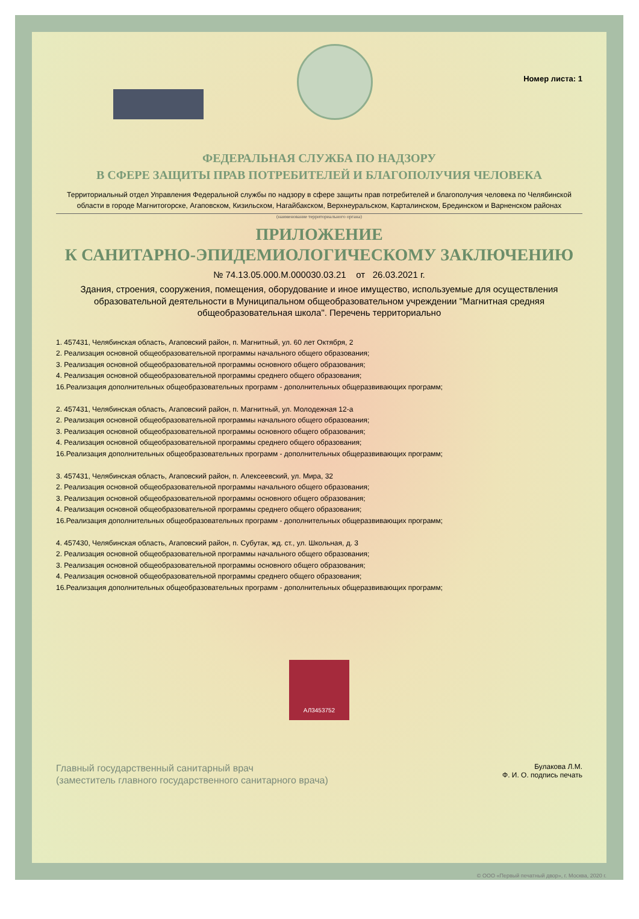Номер листа: 1
ФЕДЕРАЛЬНАЯ СЛУЖБА ПО НАДЗОРУ
В СФЕРЕ ЗАЩИТЫ ПРАВ ПОТРЕБИТЕЛЕЙ И БЛАГОПОЛУЧИЯ ЧЕЛОВЕКА
Территориальный отдел Управления Федеральной службы по надзору в сфере защиты прав потребителей и благополучия человека по Челябинской области в городе Магнитогорске, Агаповском, Кизильском, Нагайбакском, Верхнеуральском, Карталинском, Брединском и Варненском районах
(наименование территориального органа)
ПРИЛОЖЕНИЕ
К САНИТАРНО-ЭПИДЕМИОЛОГИЧЕСКОМУ ЗАКЛЮЧЕНИЮ
№ 74.13.05.000.М.000030.03.21 от 26.03.2021 г.
Здания, строения, сооружения, помещения, оборудование и иное имущество, используемые для осуществления образовательной деятельности в Муниципальном общеобразовательном учреждении "Магнитная средняя общеобразовательная школа". Перечень территориально
1. 457431, Челябинская область, Агаповский район, п. Магнитный, ул. 60 лет Октября, 2
2. Реализация основной общеобразовательной программы начального общего образования;
3. Реализация основной общеобразовательной программы основного общего образования;
4. Реализация основной общеобразовательной программы среднего общего образования;
16.Реализация дополнительных общеобразовательных программ - дополнительных общеразвивающих программ;
2. 457431, Челябинская область, Агаповский район, п. Магнитный, ул. Молодежная 12-а
2. Реализация основной общеобразовательной программы начального общего образования;
3. Реализация основной общеобразовательной программы основного общего образования;
4. Реализация основной общеобразовательной программы среднего общего образования;
16.Реализация дополнительных общеобразовательных программ - дополнительных общеразвивающих программ;
3. 457431, Челябинская область, Агаповский район, п. Алексеевский, ул. Мира, 32
2. Реализация основной общеобразовательной программы начального общего образования;
3. Реализация основной общеобразовательной программы основного общего образования;
4. Реализация основной общеобразовательной программы среднего общего образования;
16.Реализация дополнительных общеобразовательных программ - дополнительных общеразвивающих программ;
4. 457430, Челябинская область, Агаповский район, п. Субутак, жд. ст., ул. Школьная, д. 3
2. Реализация основной общеобразовательной программы начального общего образования;
3. Реализация основной общеобразовательной программы основного общего образования;
4. Реализация основной общеобразовательной программы среднего общего образования;
16.Реализация дополнительных общеобразовательных программ - дополнительных общеразвивающих программ;
АЛ3453752
Главный государственный санитарный врач
(заместитель главного государственного санитарного врача)
Булакова Л.М.
Ф. И. О. подпись печать
© ООО «Первый печатный двор», г. Москва, 2020 г.